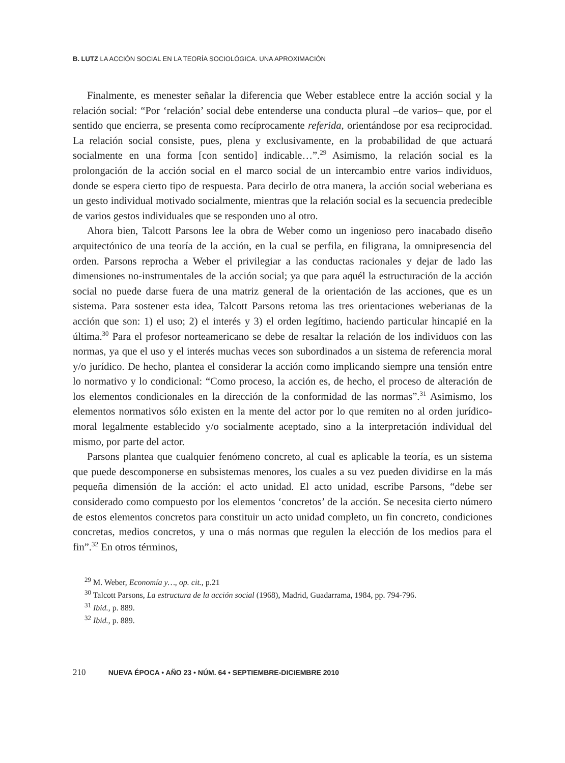B. LUTZ LA ACCIÓN SOCIAL EN LA TEORÍA SOCIOLÓGICA. UNA APROXIMACIÓN
Finalmente, es menester señalar la diferencia que Weber establece entre la acción social y la relación social: “Por ‘relación’ social debe entenderse una conducta plural –de varios– que, por el sentido que encierra, se presenta como recíprocamente referida, orientándose por esa reciprocidad. La relación social consiste, pues, plena y exclusivamente, en la probabilidad de que actuará socialmente en una forma [con sentido] indicable…”.<sup>29</sup> Asimismo, la relación social es la prolongación de la acción social en el marco social de un intercambio entre varios individuos, donde se espera cierto tipo de respuesta. Para decirlo de otra manera, la acción social weberiana es un gesto individual motivado socialmente, mientras que la relación social es la secuencia predecible de varios gestos individuales que se responden uno al otro.
Ahora bien, Talcott Parsons lee la obra de Weber como un ingenioso pero inacabado diseño arquitectónico de una teoría de la acción, en la cual se perfila, en filigrana, la omnipresencia del orden. Parsons reprocha a Weber el privilegiar a las conductas racionales y dejar de lado las dimensiones no-instrumentales de la acción social; ya que para aquél la estructuración de la acción social no puede darse fuera de una matriz general de la orientación de las acciones, que es un sistema. Para sostener esta idea, Talcott Parsons retoma las tres orientaciones weberianas de la acción que son: 1) el uso; 2) el interés y 3) el orden legítimo, haciendo particular hincapié en la última.<sup>30</sup> Para el profesor norteamericano se debe de resaltar la relación de los individuos con las normas, ya que el uso y el interés muchas veces son subordinados a un sistema de referencia moral y/o jurídico. De hecho, plantea el considerar la acción como implicando siempre una tensión entre lo normativo y lo condicional: “Como proceso, la acción es, de hecho, el proceso de alteración de los elementos condicionales en la dirección de la conformidad de las normas”.<sup>31</sup> Asimismo, los elementos normativos sólo existen en la mente del actor por lo que remiten no al orden jurídico-moral legalmente establecido y/o socialmente aceptado, sino a la interpretación individual del mismo, por parte del actor.
Parsons plantea que cualquier fenómeno concreto, al cual es aplicable la teoría, es un sistema que puede descomponerse en subsistemas menores, los cuales a su vez pueden dividirse en la más pequeña dimensión de la acción: el acto unidad. El acto unidad, escribe Parsons, “debe ser considerado como compuesto por los elementos ‘concretos’ de la acción. Se necesita cierto número de estos elementos concretos para constituir un acto unidad completo, un fin concreto, condiciones concretas, medios concretos, y una o más normas que regulen la elección de los medios para el fin”.<sup>32</sup> En otros términos,
<sup>29</sup> M. Weber, Economía y…, op. cit., p.21
<sup>30</sup> Talcott Parsons, La estructura de la acción social (1968), Madrid, Guadarrama, 1984, pp. 794-796.
<sup>31</sup> Ibid., p. 889.
<sup>32</sup> Ibid., p. 889.
210 NUEVA ÉPOCA • AÑO 23 • NÚM. 64 • SEPTIEMBRE-DICIEMBRE 2010